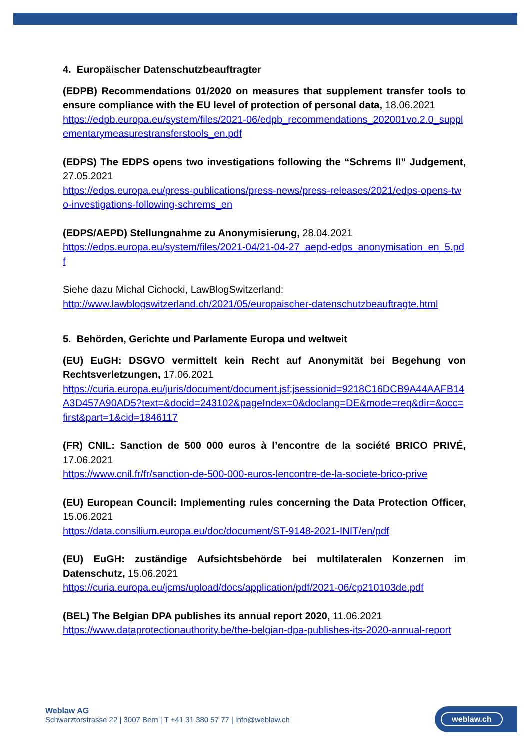4. Europäischer Datenschutzbeauftragter
(EDPB) Recommendations 01/2020 on measures that supplement transfer tools to ensure compliance with the EU level of protection of personal data, 18.06.2021
https://edpb.europa.eu/system/files/2021-06/edpb_recommendations_202001vo.2.0_supplementarymeasurestransferstools_en.pdf
(EDPS) The EDPS opens two investigations following the “Schrems II” Judgement, 27.05.2021
https://edps.europa.eu/press-publications/press-news/press-releases/2021/edps-opens-two-investigations-following-schrems_en
(EDPS/AEPD) Stellungnahme zu Anonymisierung, 28.04.2021
https://edps.europa.eu/system/files/2021-04/21-04-27_aepd-edps_anonymisation_en_5.pdf
Siehe dazu Michal Cichocki, LawBlogSwitzerland:
http://www.lawblogswitzerland.ch/2021/05/europaischer-datenschutzbeauftragte.html
5. Behörden, Gerichte und Parlamente Europa und weltweit
(EU) EuGH: DSGVO vermittelt kein Recht auf Anonymität bei Begehung von Rechtsverletzungen, 17.06.2021
https://curia.europa.eu/juris/document/document.jsf;jsessionid=9218C16DCB9A44AAFB14A3D457A90AD5?text=&docid=243102&pageIndex=0&doclang=DE&mode=req&dir=&occ=first&part=1&cid=1846117
(FR) CNIL: Sanction de 500 000 euros à l’encontre de la société BRICO PRIVÉ, 17.06.2021
https://www.cnil.fr/fr/sanction-de-500-000-euros-lencontre-de-la-societe-brico-prive
(EU) European Council: Implementing rules concerning the Data Protection Officer, 15.06.2021
https://data.consilium.europa.eu/doc/document/ST-9148-2021-INIT/en/pdf
(EU) EuGH: zuständige Aufsichtsbehörde bei multilateralen Konzernen im Datenschutz, 15.06.2021
https://curia.europa.eu/jcms/upload/docs/application/pdf/2021-06/cp210103de.pdf
(BEL) The Belgian DPA publishes its annual report 2020, 11.06.2021
https://www.dataprotectionauthority.be/the-belgian-dpa-publishes-its-2020-annual-report
Weblaw AG
Schwarztorstrasse 22 | 3007 Bern | T +41 31 380 57 77 | info@weblaw.ch
weblaw.ch